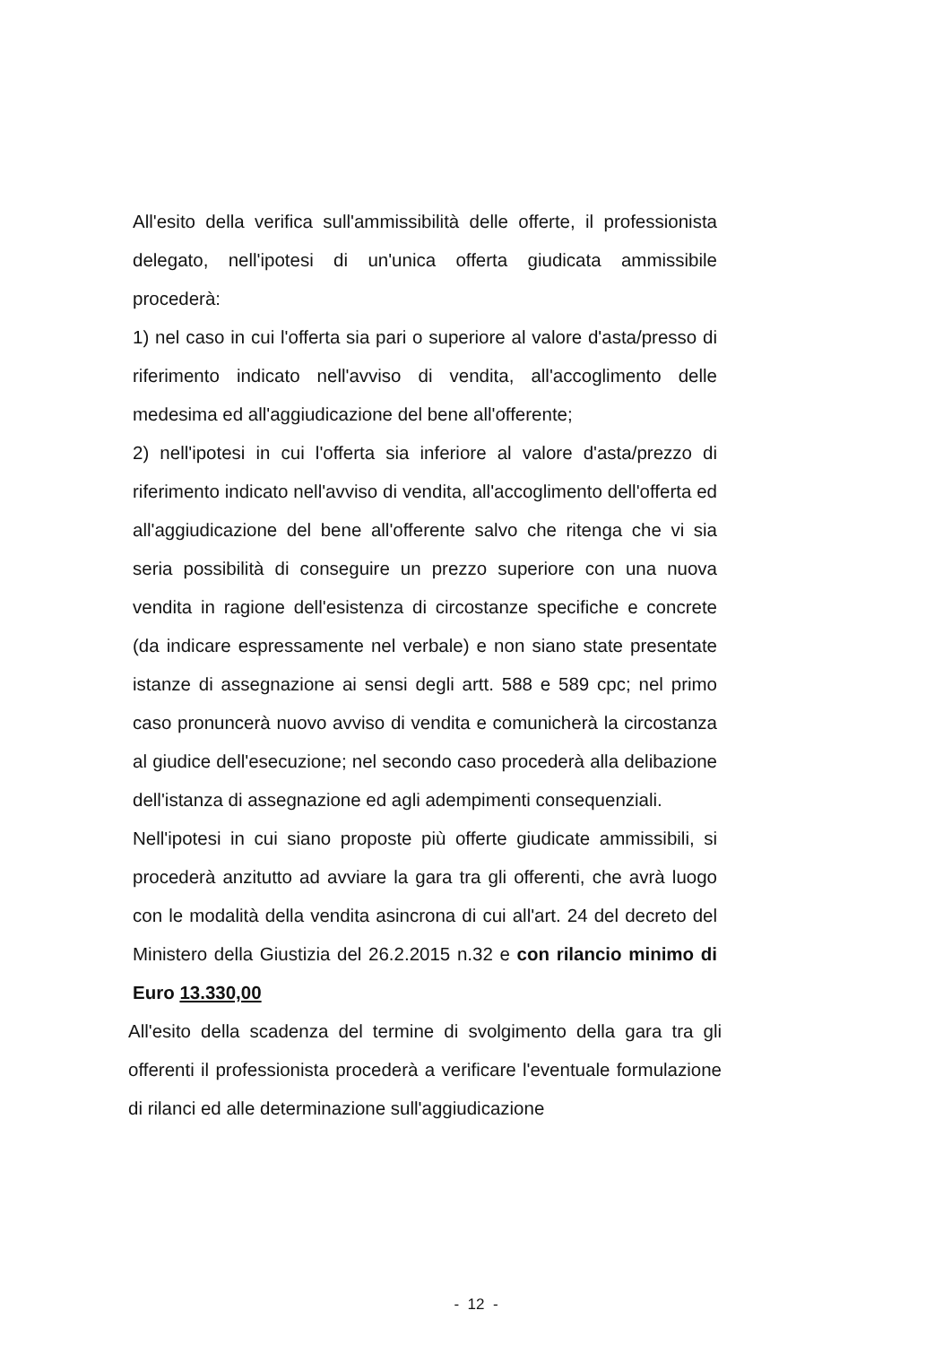All'esito della verifica sull'ammissibilità delle offerte, il professionista delegato, nell'ipotesi di un'unica offerta giudicata ammissibile procederà:
1) nel caso in cui l'offerta sia pari o superiore al valore d'asta/presso di riferimento indicato nell'avviso di vendita, all'accoglimento delle medesima ed all'aggiudicazione del bene all'offerente;
2) nell'ipotesi in cui l'offerta sia inferiore al valore d'asta/prezzo di riferimento indicato nell'avviso di vendita, all'accoglimento dell'offerta ed all'aggiudicazione del bene all'offerente salvo che ritenga che vi sia seria possibilità di conseguire un prezzo superiore con una nuova vendita in ragione dell'esistenza di circostanze specifiche e concrete (da indicare espressamente nel verbale) e non siano state presentate istanze di assegnazione ai sensi degli artt. 588 e 589 cpc; nel primo caso pronuncerà nuovo avviso di vendita e comunicherà la circostanza al giudice dell'esecuzione; nel secondo caso procederà alla delibazione dell'istanza di assegnazione ed agli adempimenti consequenziali.
Nell'ipotesi in cui siano proposte più offerte giudicate ammissibili, si procederà anzitutto ad avviare la gara tra gli offerenti, che avrà luogo con le modalità della vendita asincrona di cui all'art. 24 del decreto del Ministero della Giustizia del 26.2.2015 n.32 e con rilancio minimo di Euro 13.330,00
All'esito della scadenza del termine di svolgimento della gara tra gli offerenti il professionista procederà a verificare l'eventuale formulazione di rilanci ed alle determinazione sull'aggiudicazione
- 12 -